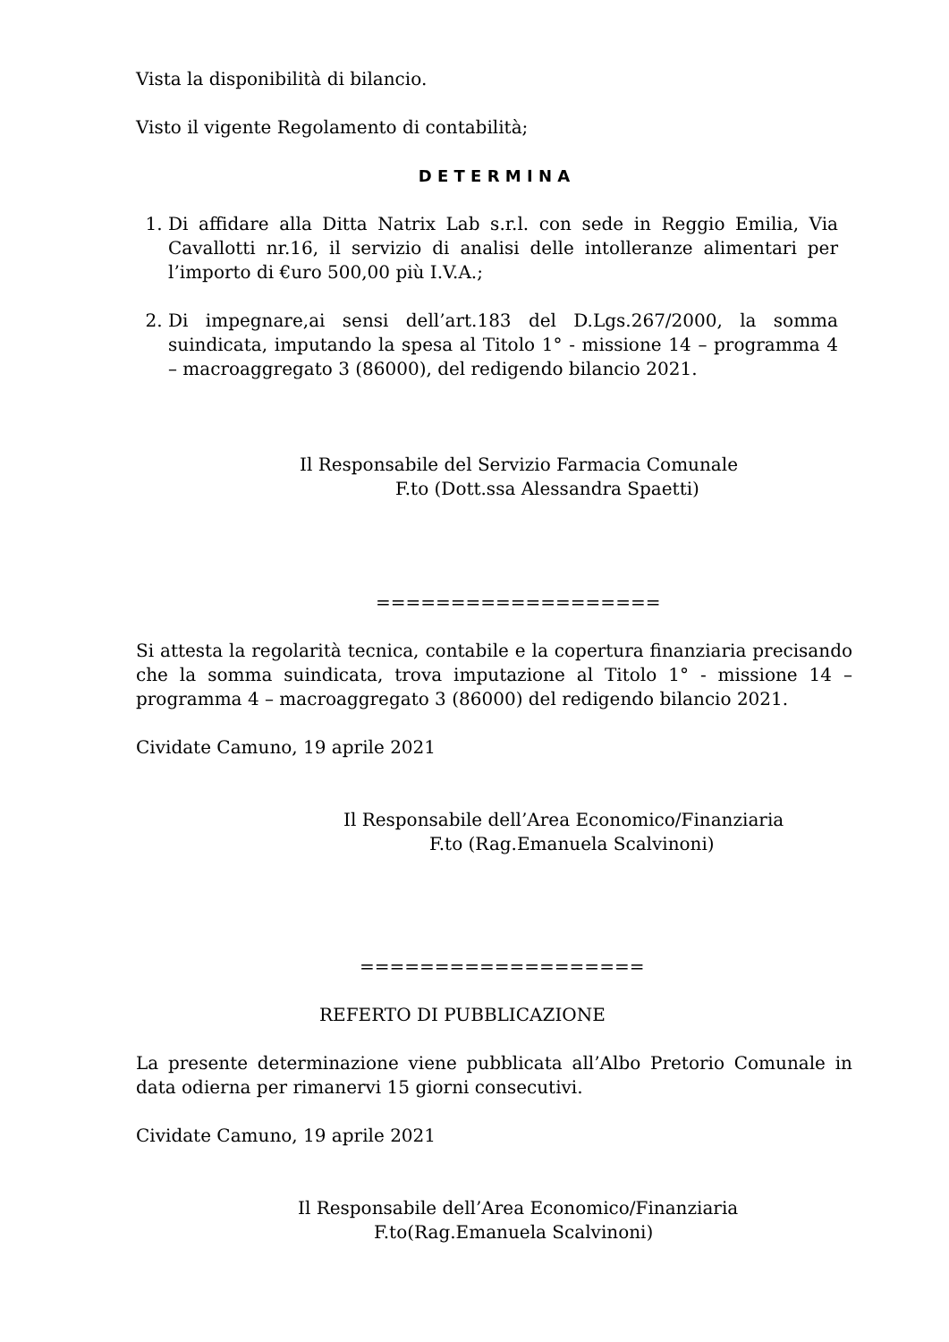Vista la disponibilità di bilancio.
Visto il vigente Regolamento di contabilità;
D E T E R M I N A
1. Di affidare alla Ditta Natrix Lab s.r.l. con sede in Reggio Emilia, Via Cavallotti nr.16, il servizio di analisi delle intolleranze alimentari per l’importo di €uro 500,00 più I.V.A.;
2. Di impegnare,ai sensi dell’art.183 del D.Lgs.267/2000, la somma suindicata, imputando la spesa al Titolo 1° - missione 14 – programma 4 – macroaggregato 3 (86000), del redigendo bilancio 2021.
Il Responsabile del Servizio Farmacia Comunale
F.to (Dott.ssa Alessandra Spaetti)
===================
Si attesta la regolarità tecnica, contabile e la copertura finanziaria precisando che la somma suindicata, trova imputazione al Titolo 1° - missione 14 – programma 4 – macroaggregato 3 (86000) del redigendo bilancio 2021.
Cividate Camuno, 19 aprile 2021
Il Responsabile dell’Area Economico/Finanziaria
F.to (Rag.Emanuela Scalvinoni)
===================
REFERTO DI PUBBLICAZIONE
La presente determinazione viene pubblicata all’Albo Pretorio Comunale in data odierna per rimanervi 15 giorni consecutivi.
Cividate Camuno, 19 aprile 2021
Il Responsabile dell’Area Economico/Finanziaria
F.to(Rag.Emanuela Scalvinoni)